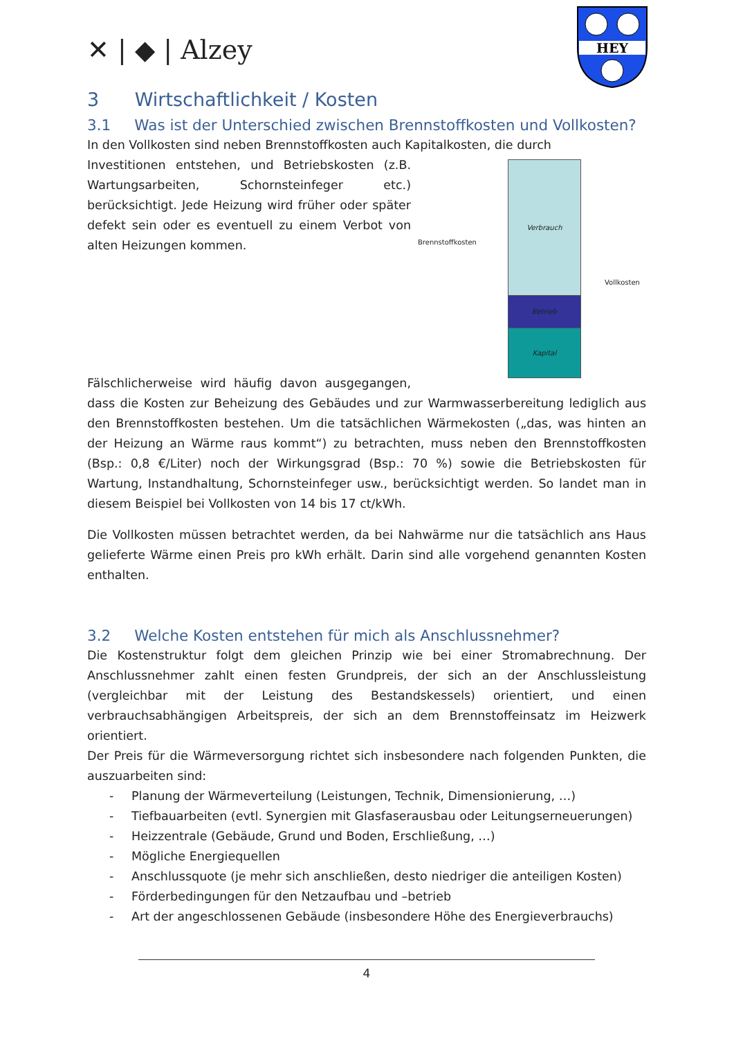✕ | ◆ | Alzey
HEY
3 Wirtschaftlichkeit / Kosten
3.1 Was ist der Unterschied zwischen Brennstoffkosten und Vollkosten?
In den Vollkosten sind neben Brennstoffkosten auch Kapitalkosten, die durch
Brennstoffkosten
Verbrauch
Betrieb
Kapital
Vollkosten
Investitionen entstehen, und Betriebskosten (z.B. Wartungsarbeiten, Schornsteinfeger etc.) berücksichtigt. Jede Heizung wird früher oder später defekt sein oder es eventuell zu einem Verbot von alten Heizungen kommen.
Fälschlicherweise wird häufig davon ausgegangen, dass die Kosten zur Beheizung des Gebäudes und zur Warmwasserbereitung lediglich aus den Brennstoffkosten bestehen. Um die tatsächlichen Wärmekosten („das, was hinten an der Heizung an Wärme raus kommt“) zu betrachten, muss neben den Brennstoffkosten (Bsp.: 0,8 €/Liter) noch der Wirkungsgrad (Bsp.: 70 %) sowie die Betriebskosten für Wartung, Instandhaltung, Schornsteinfeger usw., berücksichtigt werden. So landet man in diesem Beispiel bei Vollkosten von 14 bis 17 ct/kWh.
Die Vollkosten müssen betrachtet werden, da bei Nahwärme nur die tatsächlich ans Haus gelieferte Wärme einen Preis pro kWh erhält. Darin sind alle vorgehend genannten Kosten enthalten.
3.2 Welche Kosten entstehen für mich als Anschlussnehmer?
Die Kostenstruktur folgt dem gleichen Prinzip wie bei einer Stromabrechnung. Der Anschlussnehmer zahlt einen festen Grundpreis, der sich an der Anschlussleistung (vergleichbar mit der Leistung des Bestandskessels) orientiert, und einen verbrauchsabhängigen Arbeitspreis, der sich an dem Brennstoffeinsatz im Heizwerk orientiert.
Der Preis für die Wärmeversorgung richtet sich insbesondere nach folgenden Punkten, die auszuarbeiten sind:
- Planung der Wärmeverteilung (Leistungen, Technik, Dimensionierung, …)
- Tiefbauarbeiten (evtl. Synergien mit Glasfaserausbau oder Leitungserneuerungen)
- Heizzentrale (Gebäude, Grund und Boden, Erschließung, …)
- Mögliche Energiequellen
- Anschlussquote (je mehr sich anschließen, desto niedriger die anteiligen Kosten)
- Förderbedingungen für den Netzaufbau und –betrieb
- Art der angeschlossenen Gebäude (insbesondere Höhe des Energieverbrauchs)
4